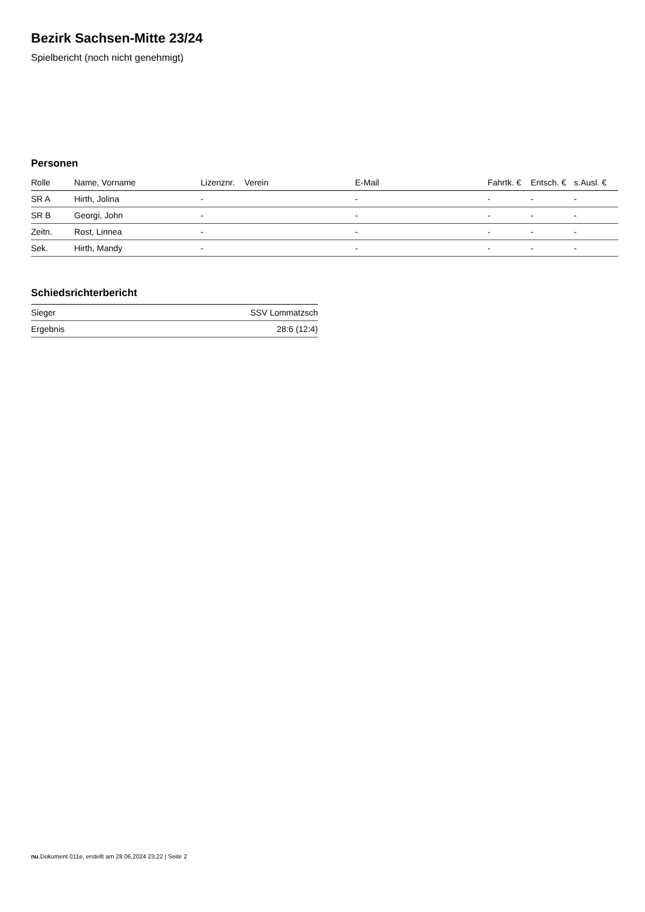Bezirk Sachsen-Mitte 23/24
Spielbericht (noch nicht genehmigt)
Personen
| Rolle | Name, Vorname | Lizenznr. | Verein | E-Mail | Fahrtk. € | Entsch. € | s.Ausl. € |
| --- | --- | --- | --- | --- | --- | --- | --- |
| SR A | Hirth, Jolina | - | | - | - | - | - |
| SR B | Georgi, John | - | | - | - | - | - |
| Zeitn. | Rost, Linnea | - | | - | - | - | - |
| Sek. | Hirth, Mandy | - | | - | - | - | - |
Schiedsrichterbericht
| Sieger | SSV Lommatzsch |
| Ergebnis | 28:6 (12:4) |
nu.Dokument 011e, erstellt am 28.06.2024 23:22 | Seite 2